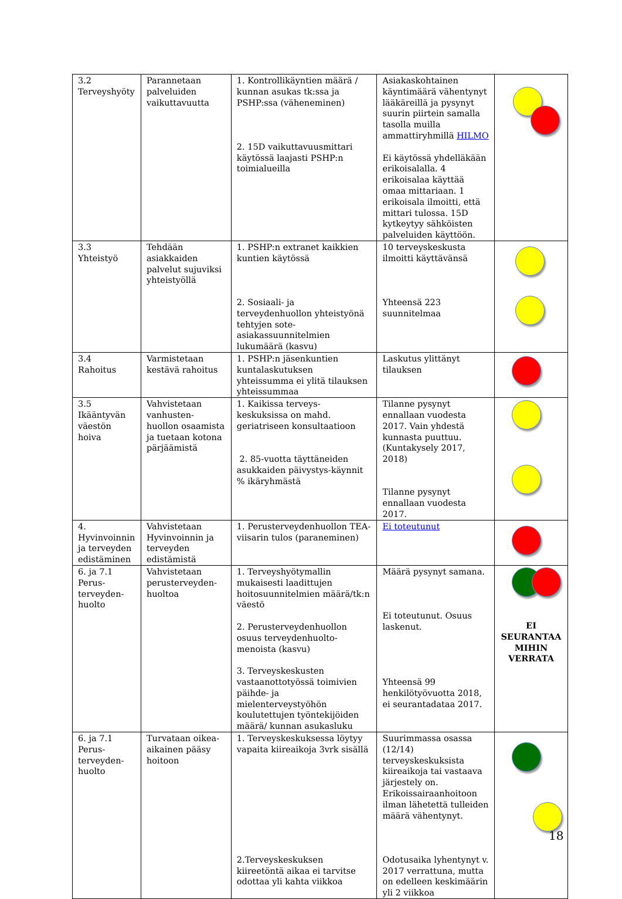| 3.2 Terveyshyöty | Parannetaan palveluiden vaikuttavuutta | 1. Kontrollikäyntien määrä / kunnan asukas tk:ssa ja PSHP:ssa (väheneminen) 2. 15D vaikuttavuusmittari käytössä laajasti PSHP:n toimialueilla | Asiakaskohtainen käyntimäärä vähentynyt lääkäreillä ja pysynyt suurin piirtein samalla tasolla muilla ammattiryhmillä HILMO Ei käytössä yhdelläkään erikoisalalla. 4 erikoisalaa käyttää omaa mittariaan. 1 erikoisala ilmoitti, että mittari tulossa. 15D kytkeytyy sähköisten palveluiden käyttöön. | |
| 3.3 Yhteistyö | Tehdään asiakkaiden palvelut sujuviksi yhteistyöllä | 1. PSHP:n extranet kaikkien kuntien käytössä 2. Sosiaali- ja terveydenhuollon yhteistyönä tehtyjen sote-asiakassuunnitelmien lukumäärä (kasvu) | 10 terveyskeskusta ilmoitti käyttävänsä Yhteensä 223 suunnitelmaa | |
| 3.4 Rahoitus | Varmistetaan kestävä rahoitus | 1. PSHP:n jäsenkuntien kuntalaskutuksen yhteissumma ei ylitä tilauksen yhteissummaa | Laskutus ylittänyt tilauksen | |
| 3.5 Ikääntyvän väestön hoiva | Vahvistetaan vanhusten- huollon osaamista ja tuetaan kotona pärjäämistä | 1. Kaikissa terveys- keskuksissa on mahd. geriatriseen konsultaatioon 2. 85-vuotta täyttäneiden asukkaiden päivystys-käynnit % ikäryhmästä | Tilanne pysynyt ennallaan vuodesta 2017. Vain yhdestä kunnasta puuttuu. (Kuntakysely 2017, 2018) Tilanne pysynyt ennallaan vuodesta 2017. | |
| 4. Hyvinvoinnin ja terveyden edistäminen | Vahvistetaan Hyvinvoinnin ja terveyden edistämistä | 1. Perusterveydenhuollon TEA-viisarin tulos (paraneminen) | Ei toteutunut | |
| 6. ja 7.1 Perus-terveyden-huolto | Vahvistetaan perusterveyden-huoltoa | 1. Terveyshyötymallin mukaisesti laadittujen hoitosuunnitelmien määrä/tk:n väestö 2. Perusterveydenhuollon osuus terveydenhuolto- menoista (kasvu) 3. Terveyskeskusten vastaanottotyössä toimivien päihde- ja mielenterveystyöhön koulutettujen työntekijöiden määrä/ kunnan asukasluku | Määrä pysynyt samana. Ei toteutunut. Osuus laskenut. Yhteensä 99 henkilötyövuotta 2018, ei seurantadataa 2017. | EI SEURANTAA MIHIN VERRATA |
| 6. ja 7.1 Perus-terveyden-huolto | Turvataan oikea-aikainen pääsy hoitoon | 1. Terveyskeskuksessa löytyy vapaita kiireaikoja 3vrk sisällä 2.Terveyskeskuksen kiireetöntä aikaa ei tarvitse odottaa yli kahta viikkoa | Suurimmassa osassa (12/14) terveyskeskuksista kiireaikoja tai vastaava järjestely on. Erikoissairaanhoitoon ilman lähetettä tulleiden määrä vähentynyt. Odotusaika lyhentynyt v. 2017 verrattuna, mutta on edelleen keskimäärin yli 2 viikkoa | |
18